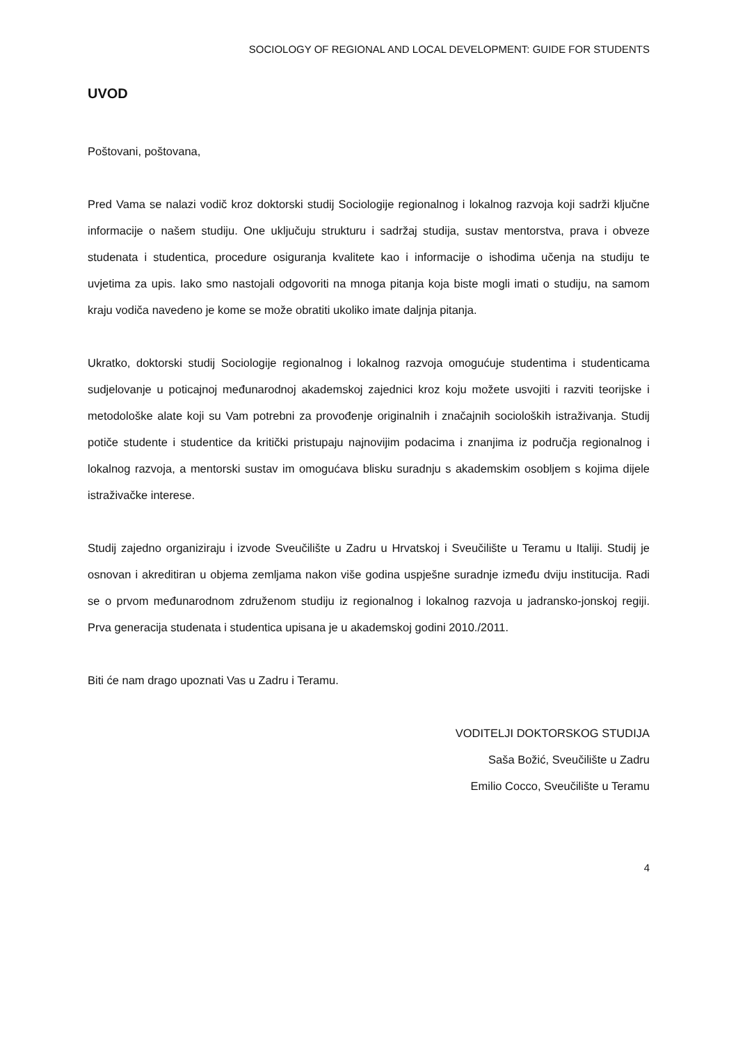SOCIOLOGY OF REGIONAL AND LOCAL DEVELOPMENT: GUIDE FOR STUDENTS
UVOD
Poštovani, poštovana,
Pred Vama se nalazi vodič kroz doktorski studij Sociologije regionalnog i lokalnog razvoja koji sadrži ključne informacije o našem studiju. One uključuju strukturu i sadržaj studija, sustav mentorstva, prava i obveze studenata i studentica, procedure osiguranja kvalitete kao i informacije o ishodima učenja na studiju te uvjetima za upis. Iako smo nastojali odgovoriti na mnoga pitanja koja biste mogli imati o studiju, na samom kraju vodiča navedeno je kome se može obratiti ukoliko imate daljnja pitanja.
Ukratko, doktorski studij Sociologije regionalnog i lokalnog razvoja omogućuje studentima i studenticama sudjelovanje u poticajnoj međunarodnoj akademskoj zajednici kroz koju možete usvojiti i razviti teorijske i metodološke alate koji su Vam potrebni za provođenje originalnih i značajnih socioloških istraživanja. Studij potiče studente i studentice da kritički pristupaju najnovijim podacima i znanjima iz područja regionalnog i lokalnog razvoja, a mentorski sustav im omogućava blisku suradnju s akademskim osobljem s kojima dijele istraživačke interese.
Studij zajedno organiziraju i izvode Sveučilište u Zadru u Hrvatskoj i Sveučilište u Teramu u Italiji. Studij je osnovan i akreditiran u objema zemljama nakon više godina uspješne suradnje između dviju institucija. Radi se o prvom međunarodnom združenom studiju iz regionalnog i lokalnog razvoja u jadransko-jonskoj regiji. Prva generacija studenata i studentica upisana je u akademskoj godini 2010./2011.
Biti će nam drago upoznati Vas u Zadru i Teramu.
VODITELJI DOKTORSKOG STUDIJA
Saša Božić, Sveučilište u Zadru
Emilio Cocco, Sveučilište u Teramu
4